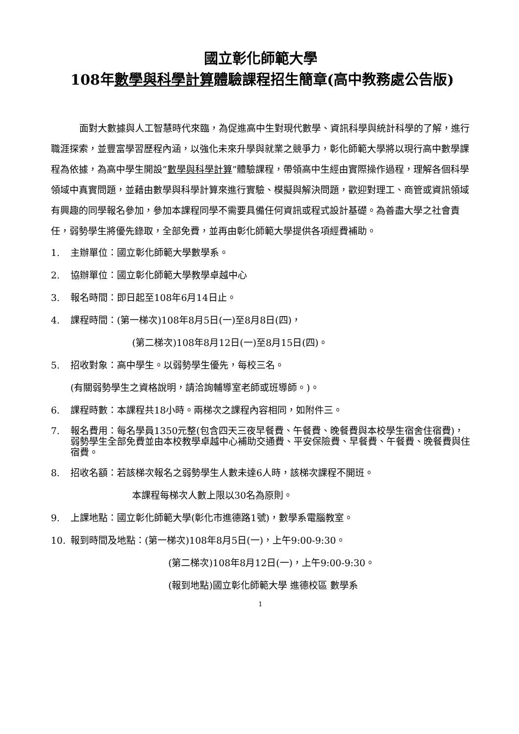國立彰化師範大學
108年數學與科學計算體驗課程招生簡章(高中教務處公告版)
面對大數據與人工智慧時代來臨，為促進高中生對現代數學、資訊科學與統計科學的了解，進行職涯探索，並豐富學習歷程內涵，以強化未來升學與就業之競爭力，彰化師範大學將以現行高中數學課程為依據，為高中學生開設”數學與科學計算”體驗課程，帶領高中生經由實際操作過程，理解各個科學領域中真實問題，並藉由數學與科學計算來進行實驗、模擬與解決問題，歡迎對理工、商管或資訊領域有興趣的同學報名參加，參加本課程同學不需要具備任何資訊或程式設計基礎。為善盡大學之社會責任，弱勢學生將優先錄取，全部免費，並再由彰化師範大學提供各項經費補助。
1. 主辦單位：國立彰化師範大學數學系。
2. 協辦單位：國立彰化師範大學教學卓越中心
3. 報名時間：即日起至108年6月14日止。
4. 課程時間：(第一梯次)108年8月5日(一)至8月8日(四)，
(第二梯次)108年8月12日(一)至8月15日(四)。
5. 招收對象：高中學生。以弱勢學生優先，每校三名。
(有關弱勢學生之資格說明，請洽詢輔導室老師或班導師。)。
6. 課程時數：本課程共18小時。兩梯次之課程內容相同，如附件三。
7. 報名費用：每名學員1350元整(包含四天三夜早餐費、午餐費、晚餐費與本校學生宿舍住宿費)，弱勢學生全部免費並由本校教學卓越中心補助交通費、平安保險費、早餐費、午餐費、晚餐費與住宿費。
8. 招收名額：若該梯次報名之弱勢學生人數未達6人時，該梯次課程不開班。
本課程每梯次人數上限以30名為原則。
9. 上課地點：國立彰化師範大學(彰化市進德路1號)，數學系電腦教室。
10. 報到時間及地點：(第一梯次)108年8月5日(一)，上午9:00-9:30。
(第二梯次)108年8月12日(一)，上午9:00-9:30。
(報到地點)國立彰化師範大學 進德校區 數學系
1